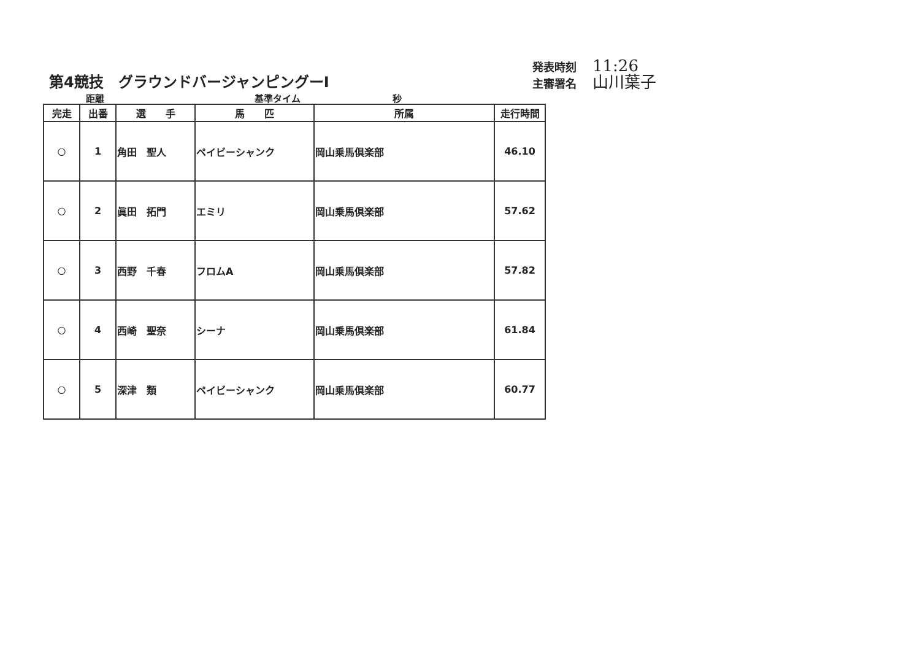第4競技　グラウンドバージャンピングーⅠ
発表時刻 11:26
主審署名 山川葉子
距離 基準タイム 秒
| 完走 | 出番 | 選 手 | 馬 匹 | 所属 | 走行時間 |
| --- | --- | --- | --- | --- | --- |
| ○ | 1 | 角田 聖人 | ペイビーシャンク | 岡山乗馬倶楽部 | 46.10 |
| ○ | 2 | 眞田 拓門 | エミリ | 岡山乗馬倶楽部 | 57.62 |
| ○ | 3 | 西野 千春 | フロムA | 岡山乗馬倶楽部 | 57.82 |
| ○ | 4 | 西崎 聖奈 | シーナ | 岡山乗馬倶楽部 | 61.84 |
| ○ | 5 | 深津 類 | ペイビーシャンク | 岡山乗馬倶楽部 | 60.77 |